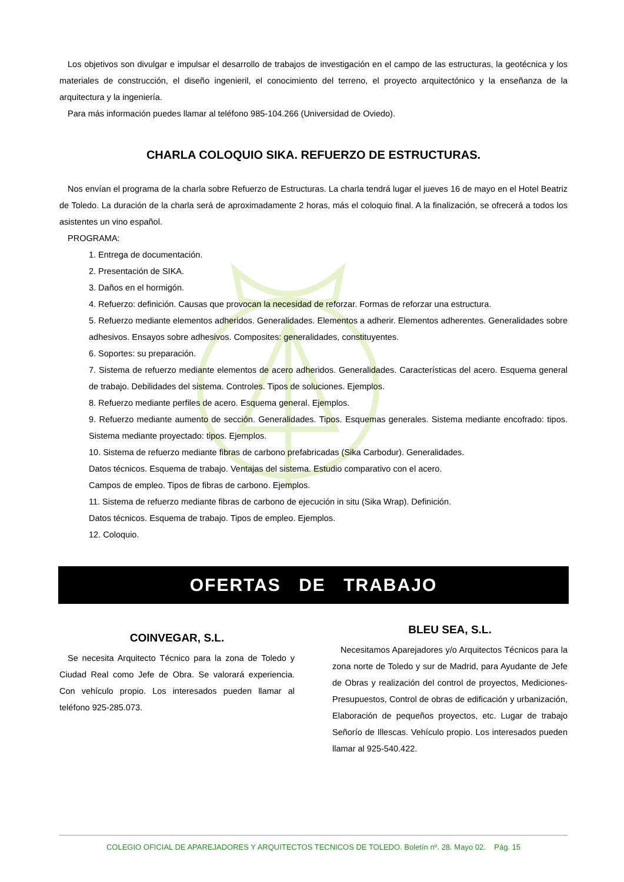Los objetivos son divulgar e impulsar el desarrollo de trabajos de investigación en el campo de las estructuras, la geotécnica y los materiales de construcción, el diseño ingenieril, el conocimiento del terreno, el proyecto arquitectónico y la enseñanza de la arquitectura y la ingeniería.
Para más información puedes llamar al teléfono 985-104.266 (Universidad de Oviedo).
CHARLA COLOQUIO SIKA. REFUERZO DE ESTRUCTURAS.
Nos envían el programa de la charla sobre Refuerzo de Estructuras. La charla tendrá lugar el jueves 16 de mayo en el Hotel Beatriz de Toledo. La duración de la charla será de aproximadamente 2 horas, más el coloquio final. A la finalización, se ofrecerá a todos los asistentes un vino español.
PROGRAMA:
1. Entrega de documentación.
2. Presentación de SIKA.
3. Daños en el hormigón.
4. Refuerzo: definición. Causas que provocan la necesidad de reforzar. Formas de reforzar una estructura.
5. Refuerzo mediante elementos adheridos. Generalidades. Elementos a adherir. Elementos adherentes. Generalidades sobre adhesivos. Ensayos sobre adhesivos. Composites: generalidades, constituyentes.
6. Soportes: su preparación.
7. Sistema de refuerzo mediante elementos de acero adheridos. Generalidades. Características del acero. Esquema general de trabajo. Debilidades del sistema. Controles. Tipos de soluciones. Ejemplos.
8. Refuerzo mediante perfiles de acero. Esquema general. Ejemplos.
9. Refuerzo mediante aumento de sección. Generalidades. Tipos. Esquemas generales. Sistema mediante encofrado: tipos. Sistema mediante proyectado: tipos. Ejemplos.
10. Sistema de refuerzo mediante fibras de carbono prefabricadas (Sika Carbodur). Generalidades.
Datos técnicos. Esquema de trabajo. Ventajas del sistema. Estudio comparativo con el acero.
Campos de empleo. Tipos de fibras de carbono. Ejemplos.
11. Sistema de refuerzo mediante fibras de carbono de ejecución in situ (Sika Wrap). Definición.
Datos técnicos. Esquema de trabajo. Tipos de empleo. Ejemplos.
12. Coloquio.
OFERTAS DE TRABAJO
COINVEGAR, S.L.
Se necesita Arquitecto Técnico para la zona de Toledo y Ciudad Real como Jefe de Obra. Se valorará experiencia. Con vehículo propio. Los interesados pueden llamar al teléfono 925-285.073.
BLEU SEA, S.L.
Necesitamos Aparejadores y/o Arquitectos Técnicos para la zona norte de Toledo y sur de Madrid, para Ayudante de Jefe de Obras y realización del control de proyectos, Mediciones-Presupuestos, Control de obras de edificación y urbanización, Elaboración de pequeños proyectos, etc. Lugar de trabajo Señorío de Illescas. Vehículo propio. Los interesados pueden llamar al 925-540.422.
COLEGIO OFICIAL DE APAREJADORES Y ARQUITECTOS TECNICOS DE TOLEDO. Boletín nº. 28. Mayo 02. Pág. 15